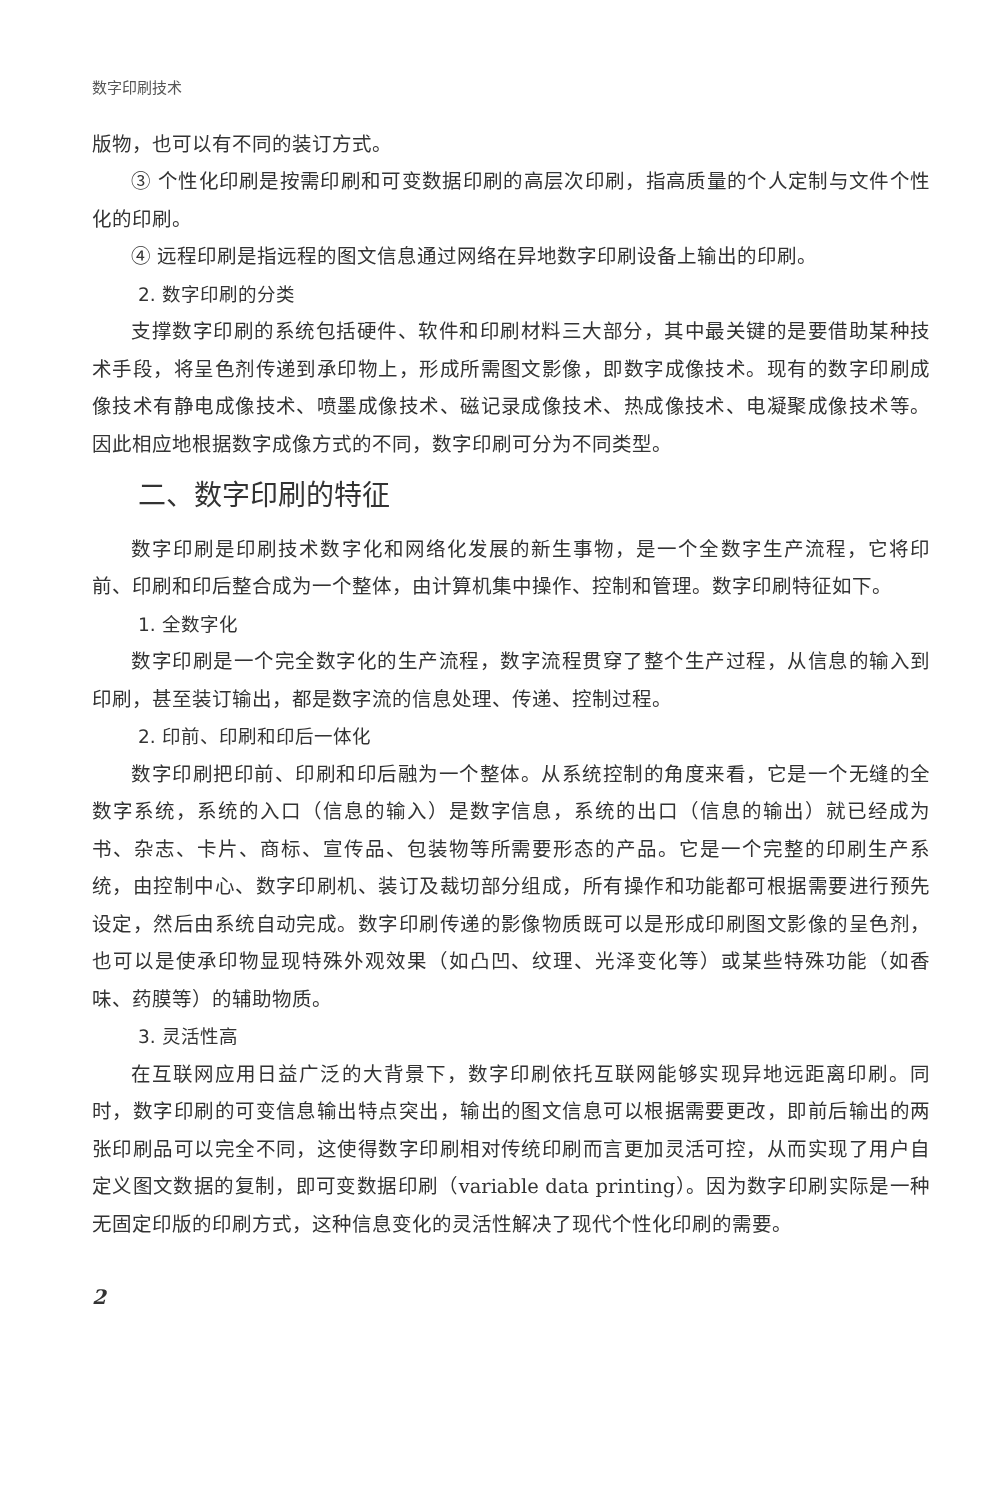数字印刷技术
版物，也可以有不同的装订方式。
③ 个性化印刷是按需印刷和可变数据印刷的高层次印刷，指高质量的个人定制与文件个性化的印刷。
④ 远程印刷是指远程的图文信息通过网络在异地数字印刷设备上输出的印刷。
2. 数字印刷的分类
支撑数字印刷的系统包括硬件、软件和印刷材料三大部分，其中最关键的是要借助某种技术手段，将呈色剂传递到承印物上，形成所需图文影像，即数字成像技术。现有的数字印刷成像技术有静电成像技术、喷墨成像技术、磁记录成像技术、热成像技术、电凝聚成像技术等。因此相应地根据数字成像方式的不同，数字印刷可分为不同类型。
二、数字印刷的特征
数字印刷是印刷技术数字化和网络化发展的新生事物，是一个全数字生产流程，它将印前、印刷和印后整合成为一个整体，由计算机集中操作、控制和管理。数字印刷特征如下。
1. 全数字化
数字印刷是一个完全数字化的生产流程，数字流程贯穿了整个生产过程，从信息的输入到印刷，甚至装订输出，都是数字流的信息处理、传递、控制过程。
2. 印前、印刷和印后一体化
数字印刷把印前、印刷和印后融为一个整体。从系统控制的角度来看，它是一个无缝的全数字系统，系统的入口（信息的输入）是数字信息，系统的出口（信息的输出）就已经成为书、杂志、卡片、商标、宣传品、包装物等所需要形态的产品。它是一个完整的印刷生产系统，由控制中心、数字印刷机、装订及裁切部分组成，所有操作和功能都可根据需要进行预先设定，然后由系统自动完成。数字印刷传递的影像物质既可以是形成印刷图文影像的呈色剂，也可以是使承印物显现特殊外观效果（如凸凹、纹理、光泽变化等）或某些特殊功能（如香味、药膜等）的辅助物质。
3. 灵活性高
在互联网应用日益广泛的大背景下，数字印刷依托互联网能够实现异地远距离印刷。同时，数字印刷的可变信息输出特点突出，输出的图文信息可以根据需要更改，即前后输出的两张印刷品可以完全不同，这使得数字印刷相对传统印刷而言更加灵活可控，从而实现了用户自定义图文数据的复制，即可变数据印刷（variable data printing）。因为数字印刷实际是一种无固定印版的印刷方式，这种信息变化的灵活性解决了现代个性化印刷的需要。
2